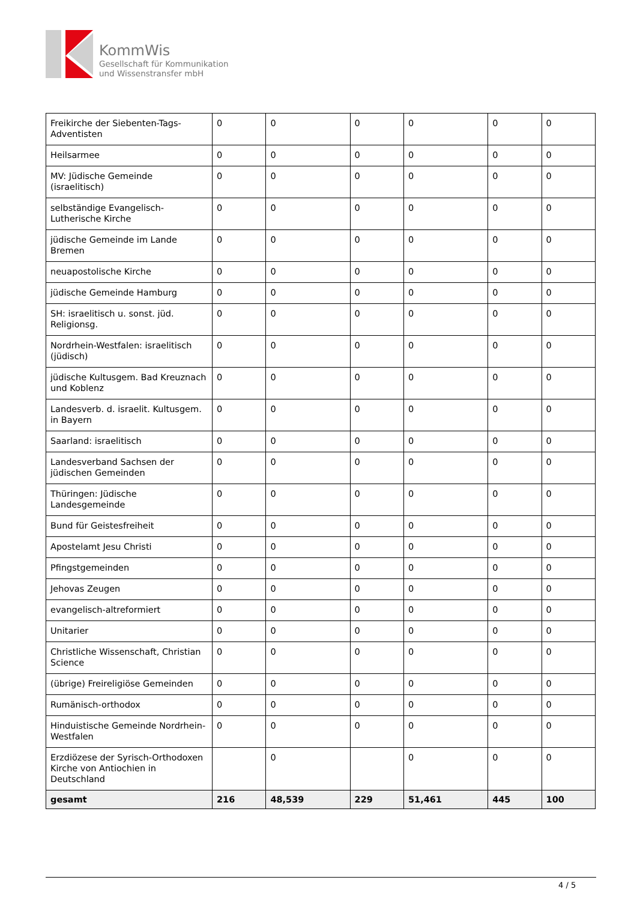KommWis
Gesellschaft für Kommunikation
und Wissenstransfer mbH
| Freikirche der Siebenten-Tags-Adventisten | 0 | 0 | 0 | 0 | 0 | 0 |
| Heilsarmee | 0 | 0 | 0 | 0 | 0 | 0 |
| MV: Jüdische Gemeinde (israelitisch) | 0 | 0 | 0 | 0 | 0 | 0 |
| selbständige Evangelisch-Lutherische Kirche | 0 | 0 | 0 | 0 | 0 | 0 |
| jüdische Gemeinde im Lande Bremen | 0 | 0 | 0 | 0 | 0 | 0 |
| neuapostolische Kirche | 0 | 0 | 0 | 0 | 0 | 0 |
| jüdische Gemeinde Hamburg | 0 | 0 | 0 | 0 | 0 | 0 |
| SH: israelitisch u. sonst. jüd. Religionsg. | 0 | 0 | 0 | 0 | 0 | 0 |
| Nordrhein-Westfalen: israelitisch (jüdisch) | 0 | 0 | 0 | 0 | 0 | 0 |
| jüdische Kultusgem. Bad Kreuznach und Koblenz | 0 | 0 | 0 | 0 | 0 | 0 |
| Landesverb. d. israelit. Kultusgem. in Bayern | 0 | 0 | 0 | 0 | 0 | 0 |
| Saarland: israelitisch | 0 | 0 | 0 | 0 | 0 | 0 |
| Landesverband Sachsen der jüdischen Gemeinden | 0 | 0 | 0 | 0 | 0 | 0 |
| Thüringen: Jüdische Landesgemeinde | 0 | 0 | 0 | 0 | 0 | 0 |
| Bund für Geistesfreiheit | 0 | 0 | 0 | 0 | 0 | 0 |
| Apostelamt Jesu Christi | 0 | 0 | 0 | 0 | 0 | 0 |
| Pfingstgemeinden | 0 | 0 | 0 | 0 | 0 | 0 |
| Jehovas Zeugen | 0 | 0 | 0 | 0 | 0 | 0 |
| evangelisch-altreformiert | 0 | 0 | 0 | 0 | 0 | 0 |
| Unitarier | 0 | 0 | 0 | 0 | 0 | 0 |
| Christliche Wissenschaft, Christian Science | 0 | 0 | 0 | 0 | 0 | 0 |
| (übrige) Freireligiöse Gemeinden | 0 | 0 | 0 | 0 | 0 | 0 |
| Rumänisch-orthodox | 0 | 0 | 0 | 0 | 0 | 0 |
| Hinduistische Gemeinde Nordrhein-Westfalen | 0 | 0 | 0 | 0 | 0 | 0 |
| Erzdiözese der Syrisch-Orthodoxen Kirche von Antiochien in Deutschland | | 0 | | 0 | 0 | 0 |
| gesamt | 216 | 48,539 | 229 | 51,461 | 445 | 100 |
4 / 5